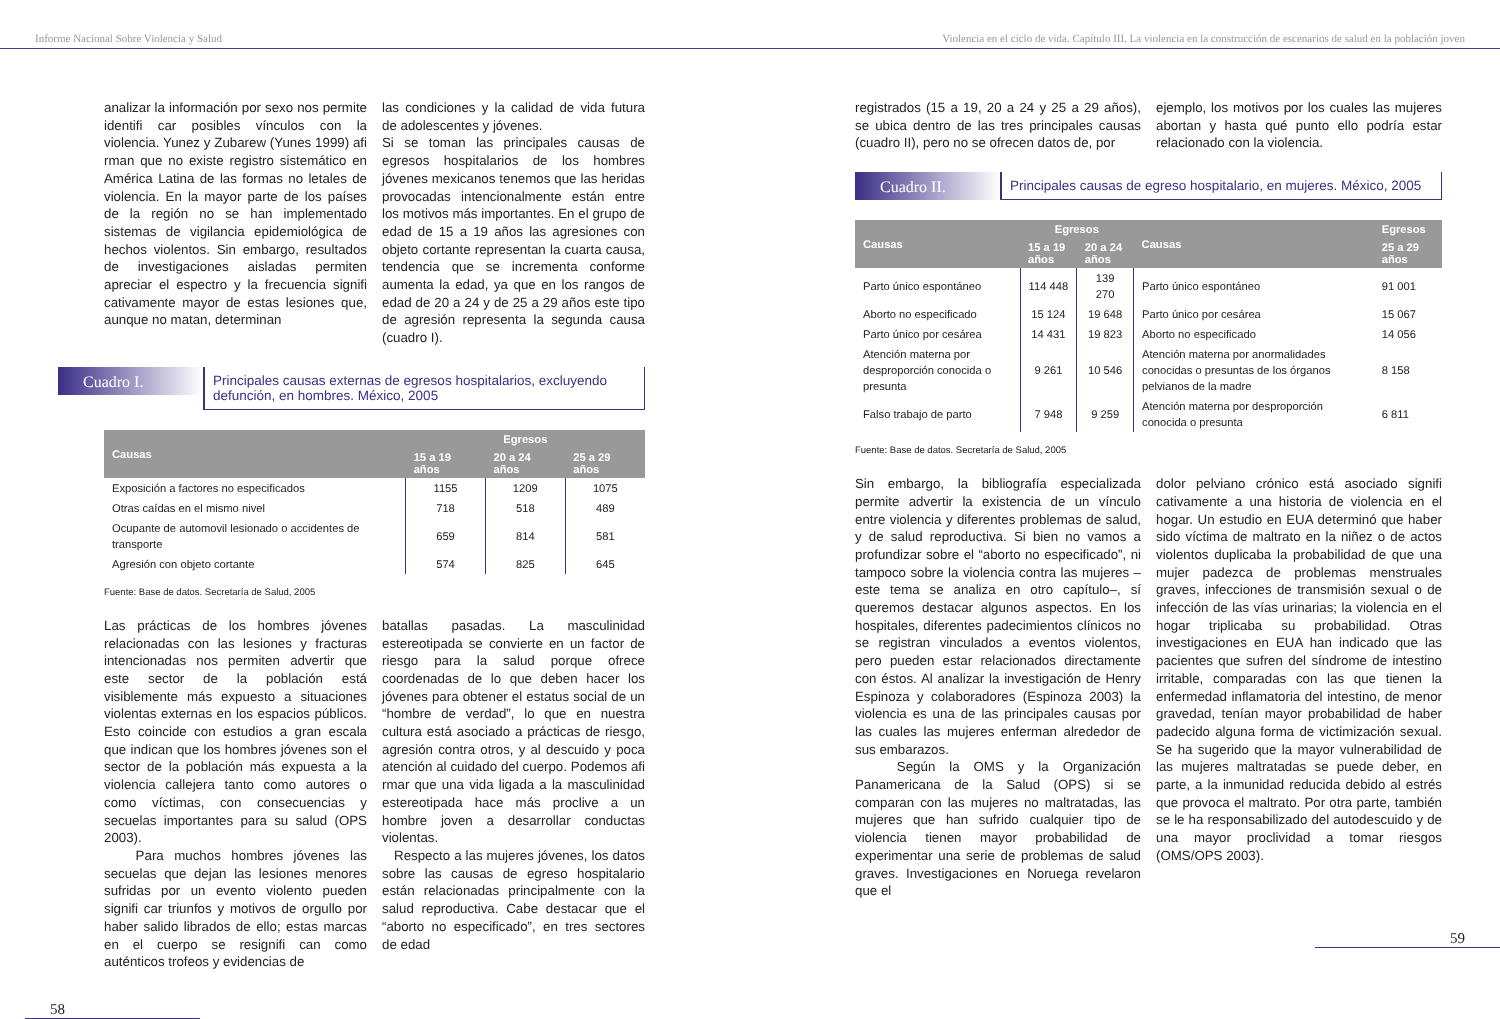Informe Nacional Sobre Violencia y Salud Violencia en el ciclo de vida. Capítulo III. La violencia en la construcción de escenarios de salud en la población joven
analizar la información por sexo nos permite identifi car posibles vínculos con la violencia. Yunez y Zubarew (Yunes 1999) afi rman que no existe registro sistemático en América Latina de las formas no letales de violencia. En la mayor parte de los países de la región no se han implementado sistemas de vigilancia epidemiológica de hechos violentos. Sin embargo, resultados de investigaciones aisladas permiten apreciar el espectro y la frecuencia signifi cativamente mayor de estas lesiones que, aunque no matan, determinan
las condiciones y la calidad de vida futura de adolescentes y jóvenes.
Si se toman las principales causas de egresos hospitalarios de los hombres jóvenes mexicanos tenemos que las heridas provocadas intencionalmente están entre los motivos más importantes. En el grupo de edad de 15 a 19 años las agresiones con objeto cortante representan la cuarta causa, tendencia que se incrementa conforme aumenta la edad, ya que en los rangos de edad de 20 a 24 y de 25 a 29 años este tipo de agresión representa la segunda causa (cuadro I).
Cuadro I.
Principales causas externas de egresos hospitalarios, excluyendo defunción, en hombres. México, 2005
| Causas | Egresos | | |
| --- | --- | --- | --- |
| | 15 a 19 años | 20 a 24 años | 25 a 29 años |
| Exposición a factores no especificados | 1155 | 1209 | 1075 |
| Otras caídas en el mismo nivel | 718 | 518 | 489 |
| Ocupante de automovil lesionado o accidentes de transporte | 659 | 814 | 581 |
| Agresión con objeto cortante | 574 | 825 | 645 |
Fuente: Base de datos. Secretaría de Salud, 2005
Las prácticas de los hombres jóvenes relacionadas con las lesiones y fracturas intencionadas nos permiten advertir que este sector de la población está visiblemente más expuesto a situaciones violentas externas en los espacios públicos. Esto coincide con estudios a gran escala que indican que los hombres jóvenes son el sector de la población más expuesta a la violencia callejera tanto como autores o como víctimas, con consecuencias y secuelas importantes para su salud (OPS 2003).
Para muchos hombres jóvenes las secuelas que dejan las lesiones menores sufridas por un evento violento pueden signifi car triunfos y motivos de orgullo por haber salido librados de ello; estas marcas en el cuerpo se resignifi can como auténticos trofeos y evidencias de
batallas pasadas. La masculinidad estereotipada se convierte en un factor de riesgo para la salud porque ofrece coordenadas de lo que deben hacer los jóvenes para obtener el estatus social de un “hombre de verdad”, lo que en nuestra cultura está asociado a prácticas de riesgo, agresión contra otros, y al descuido y poca atención al cuidado del cuerpo. Podemos afi rmar que una vida ligada a la masculinidad estereotipada hace más proclive a un hombre joven a desarrollar conductas violentas.
Respecto a las mujeres jóvenes, los datos sobre las causas de egreso hospitalario están relacionadas principalmente con la salud reproductiva. Cabe destacar que el “aborto no especificado”, en tres sectores de edad
58
registrados (15 a 19, 20 a 24 y 25 a 29 años), se ubica dentro de las tres principales causas (cuadro II), pero no se ofrecen datos de, por
ejemplo, los motivos por los cuales las mujeres abortan y hasta qué punto ello podría estar relacionado con la violencia.
Cuadro II.
Principales causas de egreso hospitalario, en mujeres. México, 2005
| Causas | Egresos | | Causas | Egresos |
| --- | --- | --- | --- | --- |
| | 15 a 19 años | 20 a 24 años | | 25 a 29 años |
| Parto único espontáneo | 114 448 | 139 270 | Parto único espontáneo | 91 001 |
| Aborto no especificado | 15 124 | 19 648 | Parto único por cesárea | 15 067 |
| Parto único por cesárea | 14 431 | 19 823 | Aborto no especificado | 14 056 |
| Atención materna por desproporción conocida o presunta | 9 261 | 10 546 | Atención materna por anormalidades conocidas o presuntas de los órganos pelvianos de la madre | 8 158 |
| Falso trabajo de parto | 7 948 | 9 259 | Atención materna por desproporción conocida o presunta | 6 811 |
Fuente: Base de datos. Secretaría de Salud, 2005
Sin embargo, la bibliografía especializada permite advertir la existencia de un vínculo entre violencia y diferentes problemas de salud, y de salud reproductiva. Si bien no vamos a profundizar sobre el “aborto no especificado”, ni tampoco sobre la violencia contra las mujeres –este tema se analiza en otro capítulo–, sí queremos destacar algunos aspectos. En los hospitales, diferentes padecimientos clínicos no se registran vinculados a eventos violentos, pero pueden estar relacionados directamente con éstos. Al analizar la investigación de Henry Espinoza y colaboradores (Espinoza 2003) la violencia es una de las principales causas por las cuales las mujeres enferman alrededor de sus embarazos.
Según la OMS y la Organización Panamericana de la Salud (OPS) si se comparan con las mujeres no maltratadas, las mujeres que han sufrido cualquier tipo de violencia tienen mayor probabilidad de experimentar una serie de problemas de salud graves. Investigaciones en Noruega revelaron que el
dolor pelviano crónico está asociado signifi cativamente a una historia de violencia en el hogar. Un estudio en EUA determinó que haber sido víctima de maltrato en la niñez o de actos violentos duplicaba la probabilidad de que una mujer padezca de problemas menstruales graves, infecciones de transmisión sexual o de infección de las vías urinarias; la violencia en el hogar triplicaba su probabilidad. Otras investigaciones en EUA han indicado que las pacientes que sufren del síndrome de intestino irritable, comparadas con las que tienen la enfermedad inflamatoria del intestino, de menor gravedad, tenían mayor probabilidad de haber padecido alguna forma de victimización sexual. Se ha sugerido que la mayor vulnerabilidad de las mujeres maltratadas se puede deber, en parte, a la inmunidad reducida debido al estrés que provoca el maltrato. Por otra parte, también se le ha responsabilizado del autodescuido y de una mayor proclividad a tomar riesgos (OMS/OPS 2003).
59